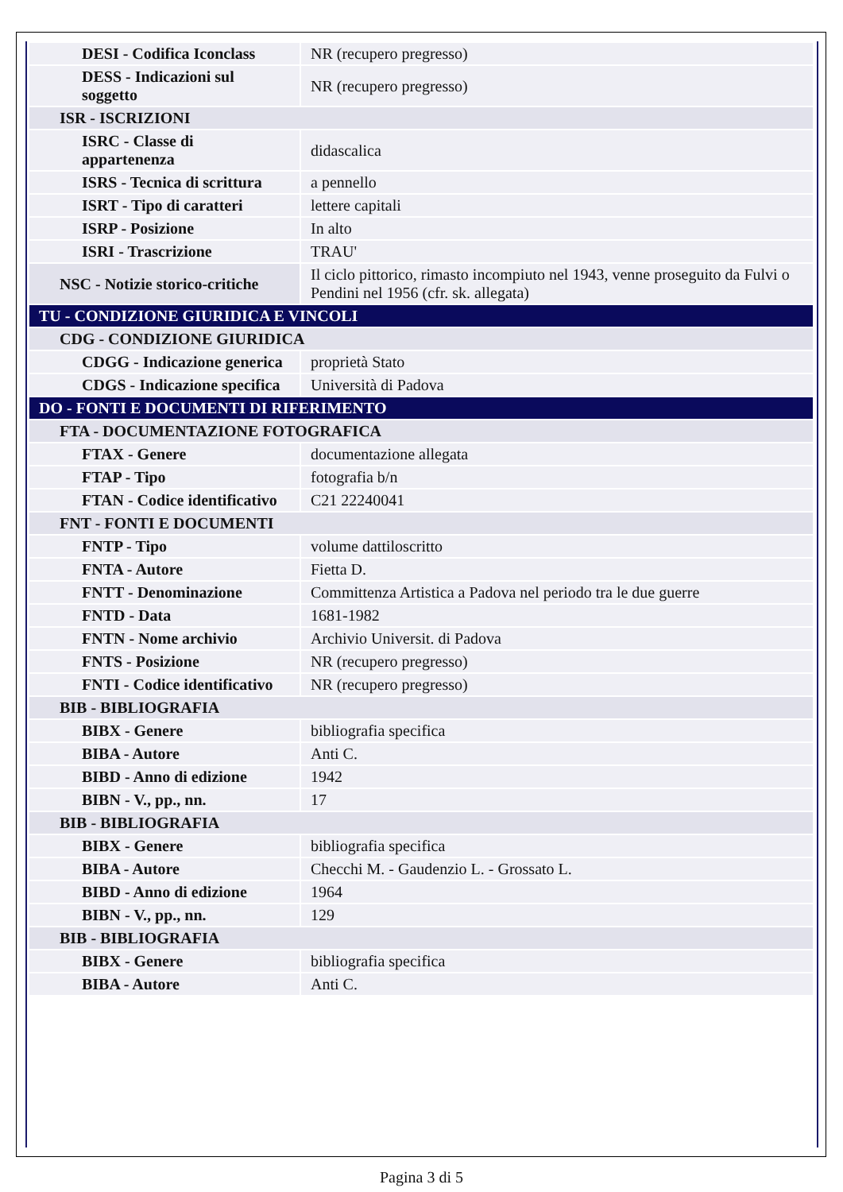| DESI - Codifica Iconclass | NR (recupero pregresso) |
| DESS - Indicazioni sul soggetto | NR (recupero pregresso) |
| ISR - ISCRIZIONI | |
| ISRC - Classe di appartenenza | didascalica |
| ISRS - Tecnica di scrittura | a pennello |
| ISRT - Tipo di caratteri | lettere capitali |
| ISRP - Posizione | In alto |
| ISRI - Trascrizione | TRAU' |
| NSC - Notizie storico-critiche | Il ciclo pittorico, rimasto incompiuto nel 1943, venne proseguito da Fulvi o Pendini nel 1956 (cfr. sk. allegata) |
| TU - CONDIZIONE GIURIDICA E VINCOLI | |
| CDG - CONDIZIONE GIURIDICA | |
| CDGG - Indicazione generica | proprietà Stato |
| CDGS - Indicazione specifica | Università di Padova |
| DO - FONTI E DOCUMENTI DI RIFERIMENTO | |
| FTA - DOCUMENTAZIONE FOTOGRAFICA | |
| FTAX - Genere | documentazione allegata |
| FTAP - Tipo | fotografia b/n |
| FTAN - Codice identificativo | C21 22240041 |
| FNT - FONTI E DOCUMENTI | |
| FNTP - Tipo | volume dattiloscritto |
| FNTA - Autore | Fietta D. |
| FNTT - Denominazione | Committenza Artistica a Padova nel periodo tra le due guerre |
| FNTD - Data | 1681-1982 |
| FNTN - Nome archivio | Archivio Universit. di Padova |
| FNTS - Posizione | NR (recupero pregresso) |
| FNTI - Codice identificativo | NR (recupero pregresso) |
| BIB - BIBLIOGRAFIA | |
| BIBX - Genere | bibliografia specifica |
| BIBA - Autore | Anti C. |
| BIBD - Anno di edizione | 1942 |
| BIBN - V., pp., nn. | 17 |
| BIB - BIBLIOGRAFIA | |
| BIBX - Genere | bibliografia specifica |
| BIBA - Autore | Checchi M. - Gaudenzio L. - Grossato L. |
| BIBD - Anno di edizione | 1964 |
| BIBN - V., pp., nn. | 129 |
| BIB - BIBLIOGRAFIA | |
| BIBX - Genere | bibliografia specifica |
| BIBA - Autore | Anti C. |
Pagina 3 di 5